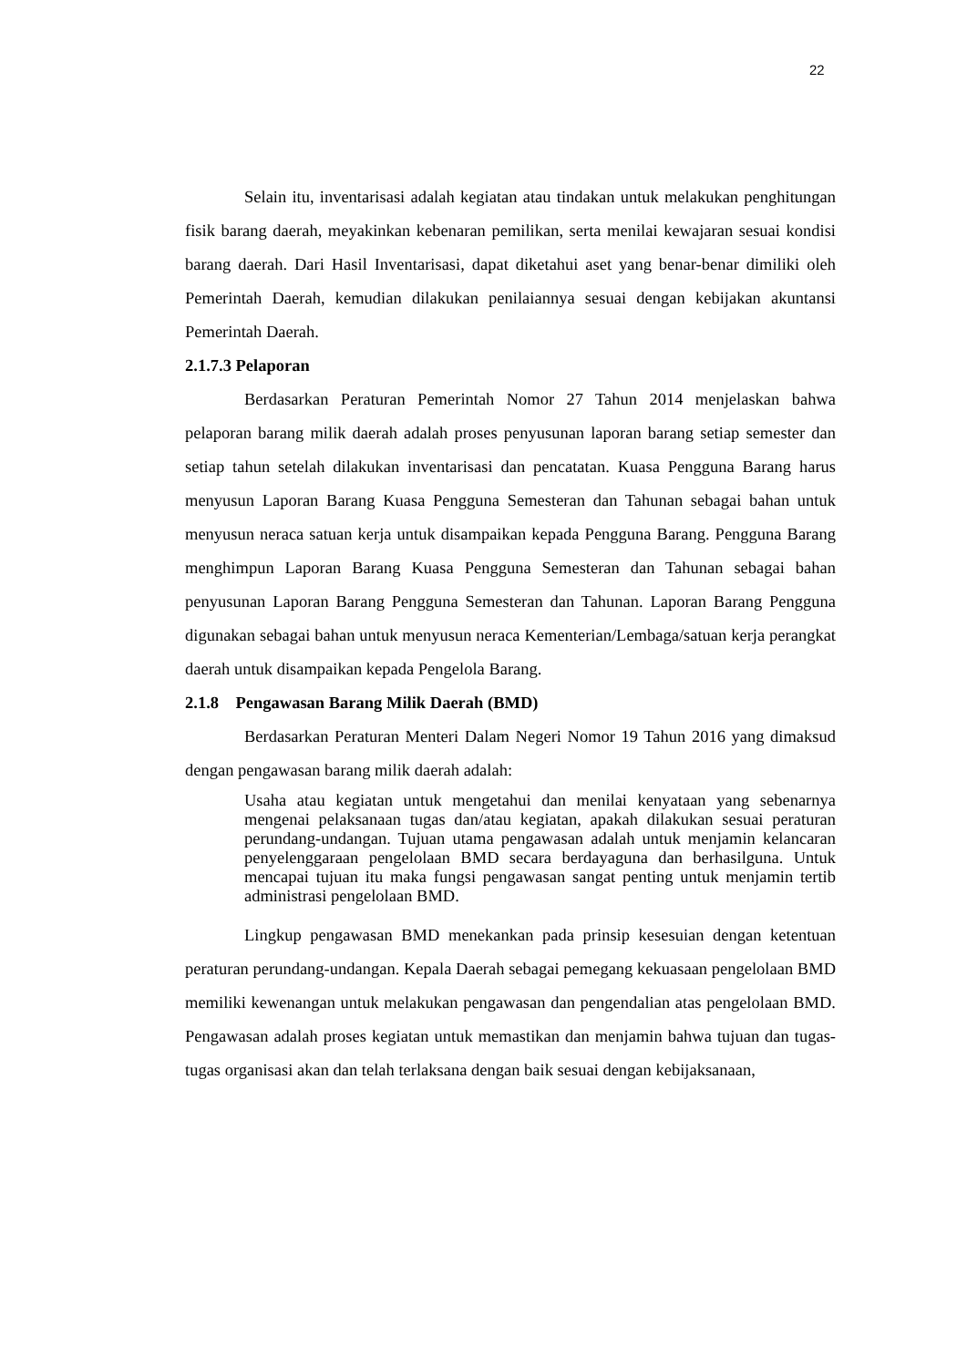22
Selain itu, inventarisasi adalah kegiatan atau tindakan untuk melakukan penghitungan fisik barang daerah, meyakinkan kebenaran pemilikan, serta menilai kewajaran sesuai kondisi barang daerah. Dari Hasil Inventarisasi, dapat diketahui aset yang benar-benar dimiliki oleh Pemerintah Daerah, kemudian dilakukan penilaiannya sesuai dengan kebijakan akuntansi Pemerintah Daerah.
2.1.7.3 Pelaporan
Berdasarkan Peraturan Pemerintah Nomor 27 Tahun 2014 menjelaskan bahwa pelaporan barang milik daerah adalah proses penyusunan laporan barang setiap semester dan setiap tahun setelah dilakukan inventarisasi dan pencatatan. Kuasa Pengguna Barang harus menyusun Laporan Barang Kuasa Pengguna Semesteran dan Tahunan sebagai bahan untuk menyusun neraca satuan kerja untuk disampaikan kepada Pengguna Barang. Pengguna Barang menghimpun Laporan Barang Kuasa Pengguna Semesteran dan Tahunan sebagai bahan penyusunan Laporan Barang Pengguna Semesteran dan Tahunan. Laporan Barang Pengguna digunakan sebagai bahan untuk menyusun neraca Kementerian/Lembaga/satuan kerja perangkat daerah untuk disampaikan kepada Pengelola Barang.
2.1.8 Pengawasan Barang Milik Daerah (BMD)
Berdasarkan Peraturan Menteri Dalam Negeri Nomor 19 Tahun 2016 yang dimaksud dengan pengawasan barang milik daerah adalah:
Usaha atau kegiatan untuk mengetahui dan menilai kenyataan yang sebenarnya mengenai pelaksanaan tugas dan/atau kegiatan, apakah dilakukan sesuai peraturan perundang-undangan. Tujuan utama pengawasan adalah untuk menjamin kelancaran penyelenggaraan pengelolaan BMD secara berdayaguna dan berhasilguna. Untuk mencapai tujuan itu maka fungsi pengawasan sangat penting untuk menjamin tertib administrasi pengelolaan BMD.
Lingkup pengawasan BMD menekankan pada prinsip kesesuian dengan ketentuan peraturan perundang-undangan. Kepala Daerah sebagai pemegang kekuasaan pengelolaan BMD memiliki kewenangan untuk melakukan pengawasan dan pengendalian atas pengelolaan BMD. Pengawasan adalah proses kegiatan untuk memastikan dan menjamin bahwa tujuan dan tugas-tugas organisasi akan dan telah terlaksana dengan baik sesuai dengan kebijaksanaan,